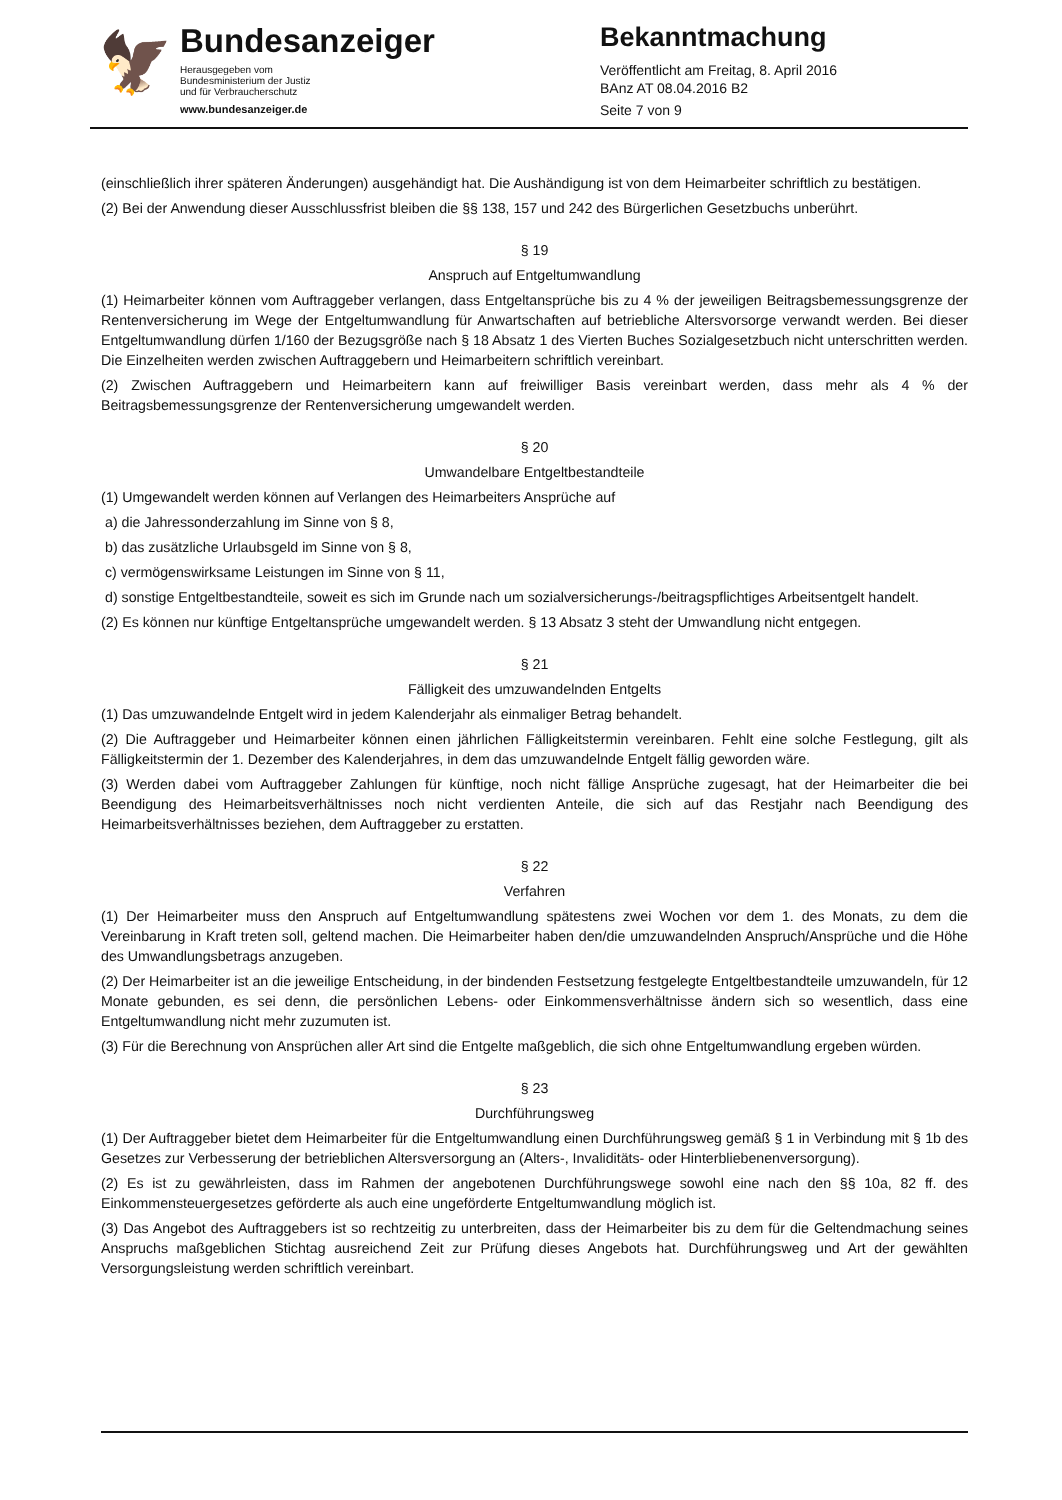🦅
Bundesanzeiger
Herausgegeben vom
Bundesministerium der Justiz
und für Verbraucherschutz
www.bundesanzeiger.de
Bekanntmachung
Veröffentlicht am Freitag, 8. April 2016
BAnz AT 08.04.2016 B2
Seite 7 von 9
(einschließlich ihrer späteren Änderungen) ausgehändigt hat. Die Aushändigung ist von dem Heimarbeiter schriftlich zu bestätigen.
(2) Bei der Anwendung dieser Ausschlussfrist bleiben die §§ 138, 157 und 242 des Bürgerlichen Gesetzbuchs unberührt.
§ 19
Anspruch auf Entgeltumwandlung
(1) Heimarbeiter können vom Auftraggeber verlangen, dass Entgeltansprüche bis zu 4 % der jeweiligen Beitragsbemessungsgrenze der Rentenversicherung im Wege der Entgeltumwandlung für Anwartschaften auf betriebliche Altersvorsorge verwandt werden. Bei dieser Entgeltumwandlung dürfen 1/160 der Bezugsgröße nach § 18 Absatz 1 des Vierten Buches Sozialgesetzbuch nicht unterschritten werden. Die Einzelheiten werden zwischen Auftraggebern und Heimarbeitern schriftlich vereinbart.
(2) Zwischen Auftraggebern und Heimarbeitern kann auf freiwilliger Basis vereinbart werden, dass mehr als 4 % der Beitragsbemessungsgrenze der Rentenversicherung umgewandelt werden.
§ 20
Umwandelbare Entgeltbestandteile
(1) Umgewandelt werden können auf Verlangen des Heimarbeiters Ansprüche auf
a) die Jahressonderzahlung im Sinne von § 8,
b) das zusätzliche Urlaubsgeld im Sinne von § 8,
c) vermögenswirksame Leistungen im Sinne von § 11,
d) sonstige Entgeltbestandteile, soweit es sich im Grunde nach um sozialversicherungs-/beitragspflichtiges Arbeitsentgelt handelt.
(2) Es können nur künftige Entgeltansprüche umgewandelt werden. § 13 Absatz 3 steht der Umwandlung nicht entgegen.
§ 21
Fälligkeit des umzuwandelnden Entgelts
(1) Das umzuwandelnde Entgelt wird in jedem Kalenderjahr als einmaliger Betrag behandelt.
(2) Die Auftraggeber und Heimarbeiter können einen jährlichen Fälligkeitstermin vereinbaren. Fehlt eine solche Festlegung, gilt als Fälligkeitstermin der 1. Dezember des Kalenderjahres, in dem das umzuwandelnde Entgelt fällig geworden wäre.
(3) Werden dabei vom Auftraggeber Zahlungen für künftige, noch nicht fällige Ansprüche zugesagt, hat der Heimarbeiter die bei Beendigung des Heimarbeitsverhältnisses noch nicht verdienten Anteile, die sich auf das Restjahr nach Beendigung des Heimarbeitsverhältnisses beziehen, dem Auftraggeber zu erstatten.
§ 22
Verfahren
(1) Der Heimarbeiter muss den Anspruch auf Entgeltumwandlung spätestens zwei Wochen vor dem 1. des Monats, zu dem die Vereinbarung in Kraft treten soll, geltend machen. Die Heimarbeiter haben den/die umzuwandelnden Anspruch/Ansprüche und die Höhe des Umwandlungsbetrags anzugeben.
(2) Der Heimarbeiter ist an die jeweilige Entscheidung, in der bindenden Festsetzung festgelegte Entgeltbestandteile umzuwandeln, für 12 Monate gebunden, es sei denn, die persönlichen Lebens- oder Einkommensverhältnisse ändern sich so wesentlich, dass eine Entgeltumwandlung nicht mehr zuzumuten ist.
(3) Für die Berechnung von Ansprüchen aller Art sind die Entgelte maßgeblich, die sich ohne Entgeltumwandlung ergeben würden.
§ 23
Durchführungsweg
(1) Der Auftraggeber bietet dem Heimarbeiter für die Entgeltumwandlung einen Durchführungsweg gemäß § 1 in Verbindung mit § 1b des Gesetzes zur Verbesserung der betrieblichen Altersversorgung an (Alters-, Invaliditäts- oder Hinterbliebenenversorgung).
(2) Es ist zu gewährleisten, dass im Rahmen der angebotenen Durchführungswege sowohl eine nach den §§ 10a, 82 ff. des Einkommensteuergesetzes geförderte als auch eine ungeförderte Entgeltumwandlung möglich ist.
(3) Das Angebot des Auftraggebers ist so rechtzeitig zu unterbreiten, dass der Heimarbeiter bis zu dem für die Geltendmachung seines Anspruchs maßgeblichen Stichtag ausreichend Zeit zur Prüfung dieses Angebots hat. Durchführungsweg und Art der gewählten Versorgungsleistung werden schriftlich vereinbart.